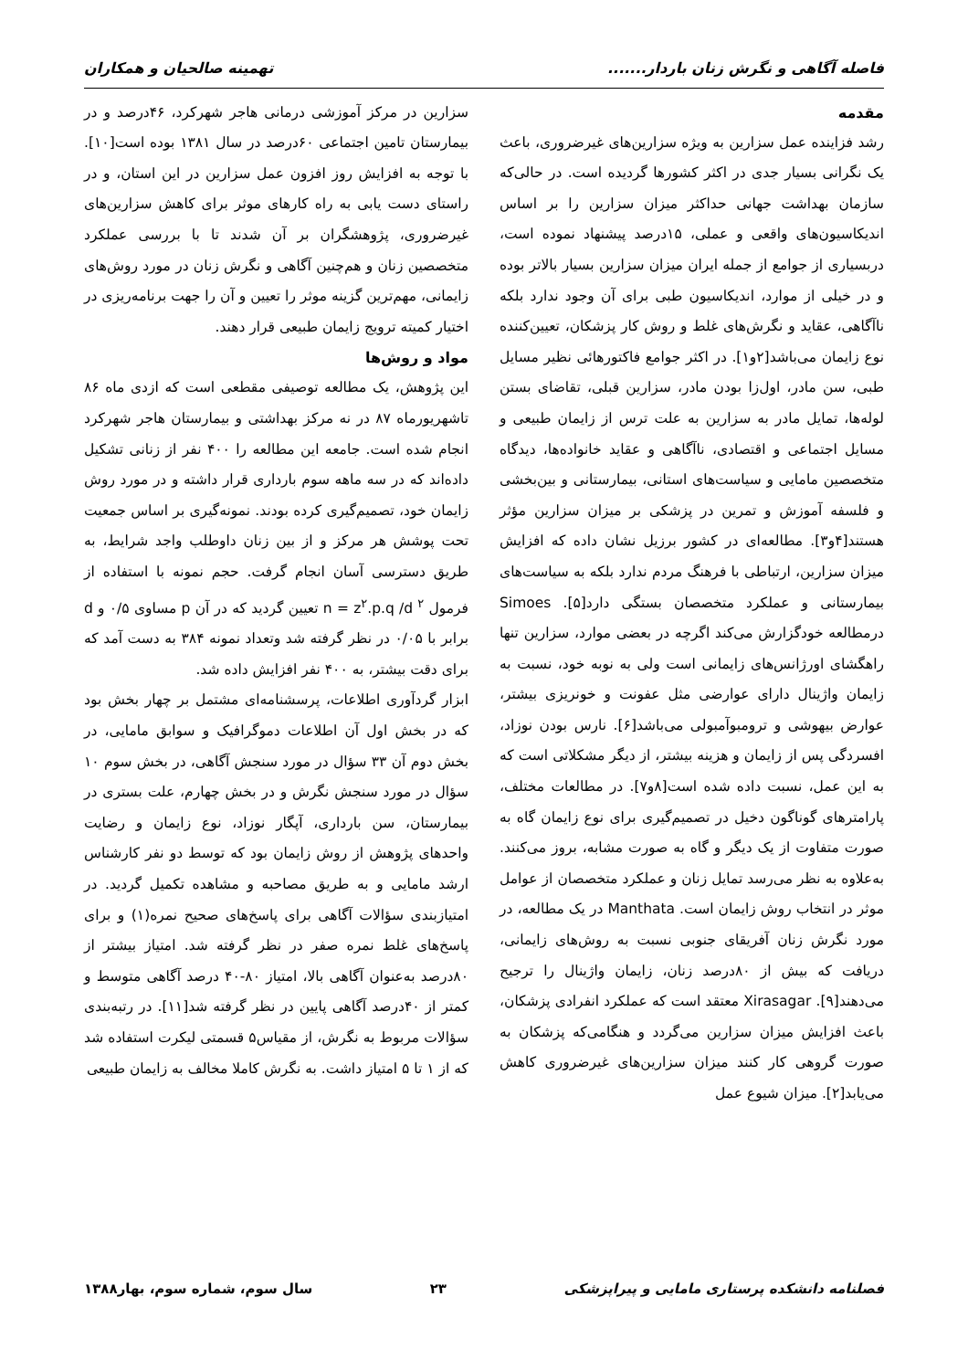فاصله آگاهی و نگرش زنان باردار....... تهمینه صالحیان و همکاران
مقدمه
رشد فزاینده عمل سزارین به ویژه سزارین‌های غیرضروری، باعث یک نگرانی بسیار جدی در اکثر کشورها گردیده است. در حالی‌که سازمان بهداشت جهانی حداکثر میزان سزارین را بر اساس اندیکاسیون‌های واقعی و عملی، ۱۵درصد پیشنهاد نموده است، دربسیاری از جوامع از جمله ایران میزان سزارین بسیار بالاتر بوده و در خیلی از موارد، اندیکاسیون طبی برای آن وجود ندارد بلکه ناآگاهی، عقاید و نگرش‌های غلط و روش کار پزشکان، تعیین‌کننده نوع زایمان می‌باشد[۲و۱]. در اکثر جوامع فاکتورهائی نظیر مسایل طبی، سن مادر، اول‌زا بودن مادر، سزارین قبلی، تقاضای بستن لوله‌ها، تمایل مادر به سزارین به علت ترس از زایمان طبیعی و مسایل اجتماعی و اقتصادی، ناآگاهی و عقاید خانواده‌ها، دیدگاه متخصصین مامایی و سیاست‌های استانی، بیمارستانی و بین‌بخشی و فلسفه آموزش و تمرین در پزشکی بر میزان سزارین مؤثر هستند[۴و۳]. مطالعه‌ای در کشور برزیل نشان داده که افزایش میزان سزارین، ارتباطی با فرهنگ مردم ندارد بلکه به سیاست‌های بیمارستانی و عملکرد متخصصان بستگی دارد[۵]. Simoes درمطالعه خودگزارش می‌کند اگرچه در بعضی موارد، سزارین تنها راهگشای اورژانس‌های زایمانی است ولی به نوبه خود، نسبت به زایمان واژینال دارای عوارضی مثل عفونت و خونریزی بیشتر، عوارض بیهوشی و ترومبوآمبولی می‌باشد[۶]. نارس بودن نوزاد، افسردگی پس از زایمان و هزینه بیشتر، از دیگر مشکلاتی است که به این عمل، نسبت داده شده است[۸و۷]. در مطالعات مختلف، پارامترهای گوناگون دخیل در تصمیم‌گیری برای نوع زایمان گاه به صورت متفاوت از یک دیگر و گاه به صورت مشابه، بروز می‌کنند. به‌علاوه به نظر می‌رسد تمایل زنان و عملکرد متخصصان از عوامل موثر در انتخاب روش زایمان است. Manthata در یک مطالعه، در مورد نگرش زنان آفریقای جنوبی نسبت به روش‌های زایمانی، دریافت که بیش از ۸۰درصد زنان، زایمان واژینال را ترجیح می‌دهند[۹]. Xirasagar معتقد است که عملکرد انفرادی پزشکان، باعث افزایش میزان سزارین می‌گردد و هنگامی‌که پزشکان به صورت گروهی کار کنند میزان سزارین‌های غیرضروری کاهش می‌یابد[۲]. میزان شیوع عمل
سزارین در مرکز آموزشی درمانی هاجر شهرکرد، ۴۶درصد و در بیمارستان تامین اجتماعی ۶۰درصد در سال ۱۳۸۱ بوده است[۱۰]. با توجه به افزایش روز افزون عمل سزارین در این استان، و در راستای دست یابی به راه کارهای موثر برای کاهش سزارین‌های غیرضروری، پژوهشگران بر آن شدند تا با بررسی عملکرد متخصصین زنان و هم‌چنین آگاهی و نگرش زنان در مورد روش‌های زایمانی، مهم‌ترین گزینه موثر را تعیین و آن را جهت برنامه‌ریزی در اختیار کمیته ترویج زایمان طبیعی قرار دهند.
مواد و روش‌ها
این پژوهش، یک مطالعه توصیفی مقطعی است که ازدی ماه ۸۶ تاشهریورماه ۸۷ در نه مرکز بهداشتی و بیمارستان هاجر شهرکرد انجام شده است. جامعه این مطالعه را ۴۰۰ نفر از زنانی تشکیل داده‌اند که در سه ماهه سوم بارداری قرار داشته و در مورد روش زایمان خود، تصمیم‌گیری کرده بودند. نمونه‌گیری بر اساس جمعیت تحت پوشش هر مرکز و از بین زنان داوطلب واجد شرایط، به طریق دسترسی آسان انجام گرفت. حجم نمونه با استفاده از فرمول n = z<sup>۲</sup>.p.q /d <sup>۲</sup> تعیین گردید که در آن p مساوی ۰/۵ و d برابر با ۰/۰۵ در نظر گرفته شد وتعداد نمونه ۳۸۴ به دست آمد که برای دقت بیشتر، به ۴۰۰ نفر افزایش داده شد.
ابزار گردآوری اطلاعات، پرسشنامه‌ای مشتمل بر چهار بخش بود که در بخش اول آن اطلاعات دموگرافیک و سوابق مامایی، در بخش دوم آن ۳۳ سؤال در مورد سنجش آگاهی، در بخش سوم ۱۰ سؤال در مورد سنجش نگرش و در بخش چهارم، علت بستری در بیمارستان، سن بارداری، آپگار نوزاد، نوع زایمان و رضایت واحدهای پژوهش از روش زایمان بود که توسط دو نفر کارشناس ارشد مامایی و به طریق مصاحبه و مشاهده تکمیل گردید. در امتیازبندی سؤالات آگاهی برای پاسخ‌های صحیح نمره(۱) و برای پاسخ‌های غلط نمره صفر در نظر گرفته شد. امتیاز بیشتر از ۸۰درصد به‌عنوان آگاهی بالا، امتیاز ۸۰-۴۰ درصد آگاهی متوسط و کمتر از ۴۰درصد آگاهی پایین در نظر گرفته شد[۱۱]. در رتبه‌بندی سؤالات مربوط به نگرش، از مقیاس۵ قسمتی لیکرت استفاده شد که از ۱ تا ۵ امتیاز داشت. به نگرش کاملا مخالف به زایمان طبیعی
فصلنامه دانشکده پرستاری مامایی و پیراپزشکی ۲۳ سال سوم، شماره سوم، بهار۱۳۸۸